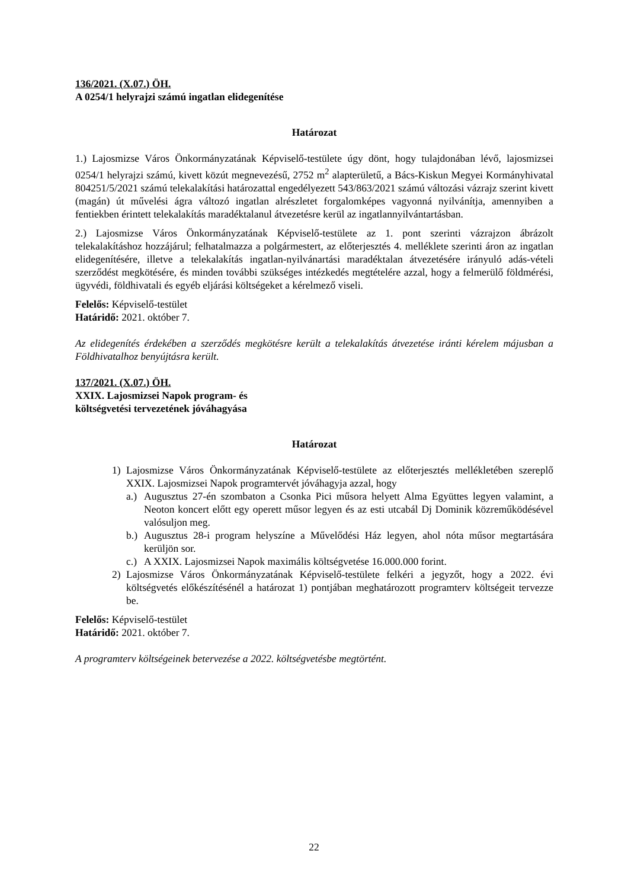136/2021. (X.07.) ÖH.
A 0254/1 helyrajzi számú ingatlan elidegenítése
Határozat
1.) Lajosmizse Város Önkormányzatának Képviselő-testülete úgy dönt, hogy tulajdonában lévő, lajosmizsei 0254/1 helyrajzi számú, kivett közút megnevezésű, 2752 m<sup>2</sup> alapterületű, a Bács-Kiskun Megyei Kormányhivatal 804251/5/2021 számú telekalakítási határozattal engedélyezett 543/863/2021 számú változási vázrajz szerint kivett (magán) út művelési ágra változó ingatlan alrészletet forgalomképes vagyonná nyilvánítja, amennyiben a fentiekben érintett telekalakítás maradéktalanul átvezetésre kerül az ingatlannyilvántartásban.
2.) Lajosmizse Város Önkormányzatának Képviselő-testülete az 1. pont szerinti vázrajzon ábrázolt telekalakításhoz hozzájárul; felhatalmazza a polgármestert, az előterjesztés 4. melléklete szerinti áron az ingatlan elidegenítésére, illetve a telekalakítás ingatlan-nyilvánartási maradéktalan átvezetésére irányuló adás-vételi szerződést megkötésére, és minden további szükséges intézkedés megtételére azzal, hogy a felmerülő földmérési, ügyvédi, földhivatali és egyéb eljárási költségeket a kérelmező viseli.
Felelős: Képviselő-testület
Határidő: 2021. október 7.
Az elidegenítés érdekében a szerződés megkötésre került a telekalakítás átvezetése iránti kérelem májusban a Földhivatalhoz benyújtásra került.
137/2021. (X.07.) ÖH.
XXIX. Lajosmizsei Napok program- és
költségvetési tervezetének jóváhagyása
Határozat
1) Lajosmizse Város Önkormányzatának Képviselő-testülete az előterjesztés mellékletében szereplő XXIX. Lajosmizsei Napok programtervét jóváhagyja azzal, hogy
a.) Augusztus 27-én szombaton a Csonka Pici műsora helyett Alma Együttes legyen valamint, a Neoton koncert előtt egy operett műsor legyen és az esti utcabál Dj Dominik közreműködésével valósuljon meg.
b.) Augusztus 28-i program helyszíne a Művelődési Ház legyen, ahol nóta műsor megtartására kerüljön sor.
c.) A XXIX. Lajosmizsei Napok maximális költségvetése 16.000.000 forint.
2) Lajosmizse Város Önkormányzatának Képviselő-testülete felkéri a jegyzőt, hogy a 2022. évi költségvetés előkészítésénél a határozat 1) pontjában meghatározott programterv költségeit tervezze be.
Felelős: Képviselő-testület
Határidő: 2021. október 7.
A programterv költségeinek betervezése a 2022. költségvetésbe megtörtént.
22